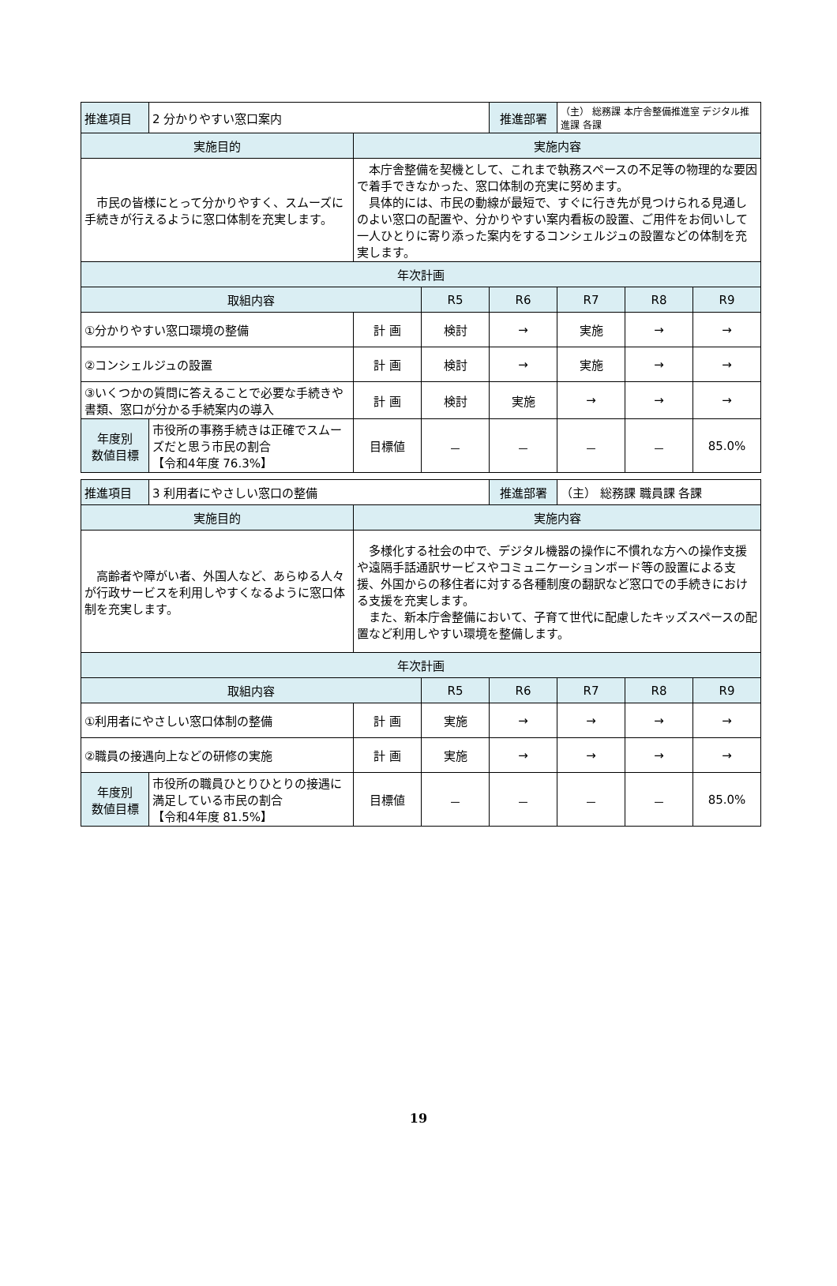| 推進項目 | 2 分かりやすい窓口案内 | | | 推進部署 | （主） 総務課 本庁舎整備推進室 デジタル推進課 各課 | | |
| 実施目的 | | 実施内容 | | | | | |
| 市民の皆様にとって分かりやすく、スムーズに手続きが行えるように窓口体制を充実します。 | | 本庁舎整備を契機として、これまで執務スペースの不足等の物理的な要因で着手できなかった、窓口体制の充実に努めます。 具体的には、市民の動線が最短で、すぐに行き先が見つけられる見通しのよい窓口の配置や、分かりやすい案内看板の設置、ご用件をお伺いして一人ひとりに寄り添った案内をするコンシェルジュの設置などの体制を充実します。 | | | | | |
| 年次計画 | | | | | | | |
| 取組内容 | | | R5 | R6 | R7 | R8 | R9 |
| ①分かりやすい窓口環境の整備 | | 計 画 | 検討 | → | 実施 | → | → |
| ②コンシェルジュの設置 | | 計 画 | 検討 | → | 実施 | → | → |
| ③いくつかの質問に答えることで必要な手続きや書類、窓口が分かる手続案内の導入 | | 計 画 | 検討 | 実施 | → | → | → |
| 年度別 数値目標 | 市役所の事務手続きは正確でスムーズだと思う市民の割合 【令和4年度 76.3%】 | 目標値 | － | － | － | － | 85.0% |
| 推進項目 | 3 利用者にやさしい窓口の整備 | | | 推進部署 | （主） 総務課 職員課 各課 | | |
| 実施目的 | | 実施内容 | | | | | |
| 高齢者や障がい者、外国人など、あらゆる人々が行政サービスを利用しやすくなるように窓口体制を充実します。 | | 多様化する社会の中で、デジタル機器の操作に不慣れな方への操作支援や遠隔手話通訳サービスやコミュニケーションボード等の設置による支援、外国からの移住者に対する各種制度の翻訳など窓口での手続きにおける支援を充実します。 また、新本庁舎整備において、子育て世代に配慮したキッズスペースの配置など利用しやすい環境を整備します。 | | | | | |
| 年次計画 | | | | | | | |
| 取組内容 | | | R5 | R6 | R7 | R8 | R9 |
| ①利用者にやさしい窓口体制の整備 | | 計 画 | 実施 | → | → | → | → |
| ②職員の接遇向上などの研修の実施 | | 計 画 | 実施 | → | → | → | → |
| 年度別 数値目標 | 市役所の職員ひとりひとりの接遇に満足している市民の割合 【令和4年度 81.5%】 | 目標値 | － | － | － | － | 85.0% |
19